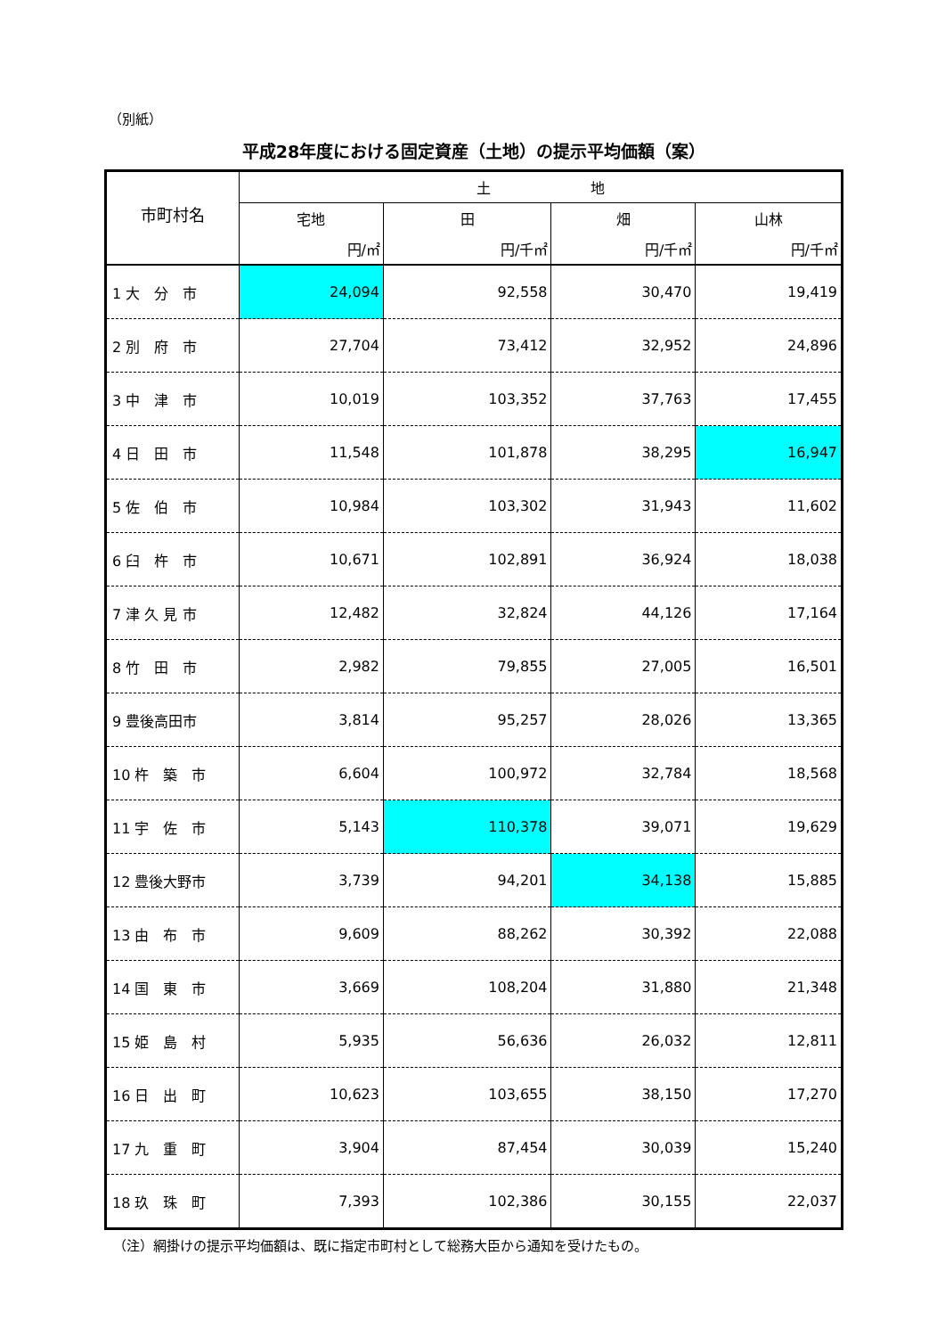（別紙）
平成28年度における固定資産（土地）の提示平均価額（案）
| 市町村名 | 土 地 | | | |
| --- | --- | --- | --- | --- |
| | 宅地 | 田 | 畑 | 山林 |
| | 円/㎡ | 円/千㎡ | 円/千㎡ | 円/千㎡ |
| 1 大 分 市 | 24,094 | 92,558 | 30,470 | 19,419 |
| 2 別 府 市 | 27,704 | 73,412 | 32,952 | 24,896 |
| 3 中 津 市 | 10,019 | 103,352 | 37,763 | 17,455 |
| 4 日 田 市 | 11,548 | 101,878 | 38,295 | 16,947 |
| 5 佐 伯 市 | 10,984 | 103,302 | 31,943 | 11,602 |
| 6 臼 杵 市 | 10,671 | 102,891 | 36,924 | 18,038 |
| 7 津 久 見 市 | 12,482 | 32,824 | 44,126 | 17,164 |
| 8 竹 田 市 | 2,982 | 79,855 | 27,005 | 16,501 |
| 9 豊後高田市 | 3,814 | 95,257 | 28,026 | 13,365 |
| 10 杵 築 市 | 6,604 | 100,972 | 32,784 | 18,568 |
| 11 宇 佐 市 | 5,143 | 110,378 | 39,071 | 19,629 |
| 12 豊後大野市 | 3,739 | 94,201 | 34,138 | 15,885 |
| 13 由 布 市 | 9,609 | 88,262 | 30,392 | 22,088 |
| 14 国 東 市 | 3,669 | 108,204 | 31,880 | 21,348 |
| 15 姫 島 村 | 5,935 | 56,636 | 26,032 | 12,811 |
| 16 日 出 町 | 10,623 | 103,655 | 38,150 | 17,270 |
| 17 九 重 町 | 3,904 | 87,454 | 30,039 | 15,240 |
| 18 玖 珠 町 | 7,393 | 102,386 | 30,155 | 22,037 |
（注）網掛けの提示平均価額は、既に指定市町村として総務大臣から通知を受けたもの。